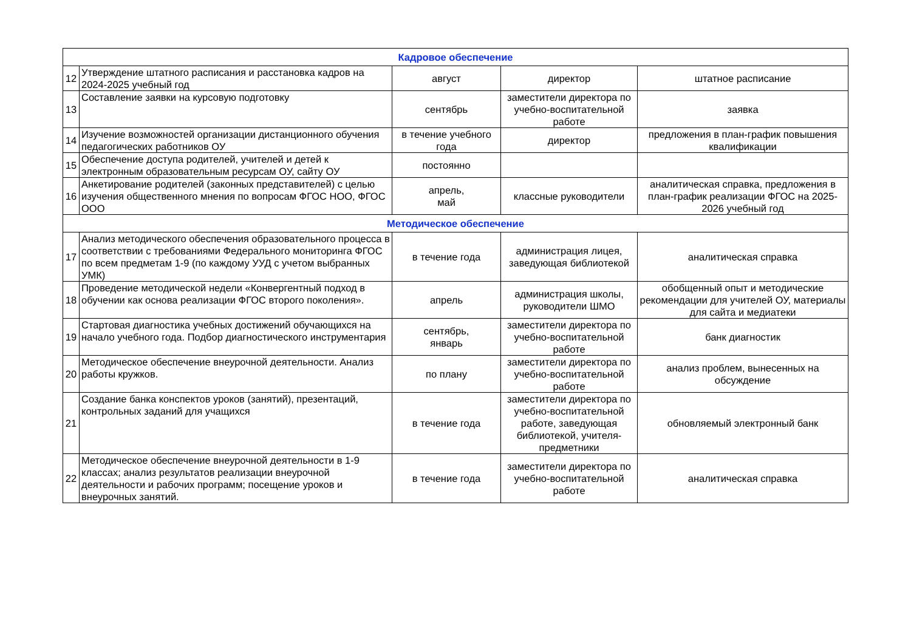| Кадровое обеспечение | | | | |
| 12 | Утверждение штатного расписания и расстановка кадров на 2024-2025 учебный год | август | директор | штатное расписание |
| 13 | Составление заявки на курсовую подготовку | сентябрь | заместители директора по учебно-воспитательной работе | заявка |
| 14 | Изучение возможностей организации дистанционного обучения педагогических работников ОУ | в течение учебного года | директор | предложения в план-график повышения квалификации |
| 15 | Обеспечение доступа родителей, учителей и детей к электронным образовательным ресурсам ОУ, сайту ОУ | постоянно | | |
| 16 | Анкетирование родителей (законных представителей) с целью изучения общественного мнения по вопросам ФГОС НОО, ФГОС ООО | апрель, май | классные руководители | аналитическая справка, предложения в план-график реализации ФГОС на 2025-2026 учебный год |
| Методическое обеспечение | | | | |
| 17 | Анализ методического обеспечения образовательного процесса в соответствии с требованиями Федерального мониторинга ФГОС по всем предметам 1-9 (по каждому УУД с учетом выбранных УМК) | в течение года | администрация лицея, заведующая библиотекой | аналитическая справка |
| 18 | Проведение методической недели «Конвергентный подход в обучении как основа реализации ФГОС второго поколения». | апрель | администрация школы, руководители ШМО | обобщенный опыт и методические рекомендации для учителей ОУ, материалы для сайта и медиатеки |
| 19 | Стартовая диагностика учебных достижений обучающихся на начало учебного года. Подбор диагностического инструментария | сентябрь, январь | заместители директора по учебно-воспитательной работе | банк диагностик |
| 20 | Методическое обеспечение внеурочной деятельности. Анализ работы кружков. | по плану | заместители директора по учебно-воспитательной работе | анализ проблем, вынесенных на обсуждение |
| 21 | Создание банка конспектов уроков (занятий), презентаций, контрольных заданий для учащихся | в течение года | заместители директора по учебно-воспитательной работе, заведующая библиотекой, учителя-предметники | обновляемый электронный банк |
| 22 | Методическое обеспечение внеурочной деятельности в 1-9 классах; анализ результатов реализации внеурочной деятельности и рабочих программ; посещение уроков и внеурочных занятий. | в течение года | заместители директора по учебно-воспитательной работе | аналитическая справка |